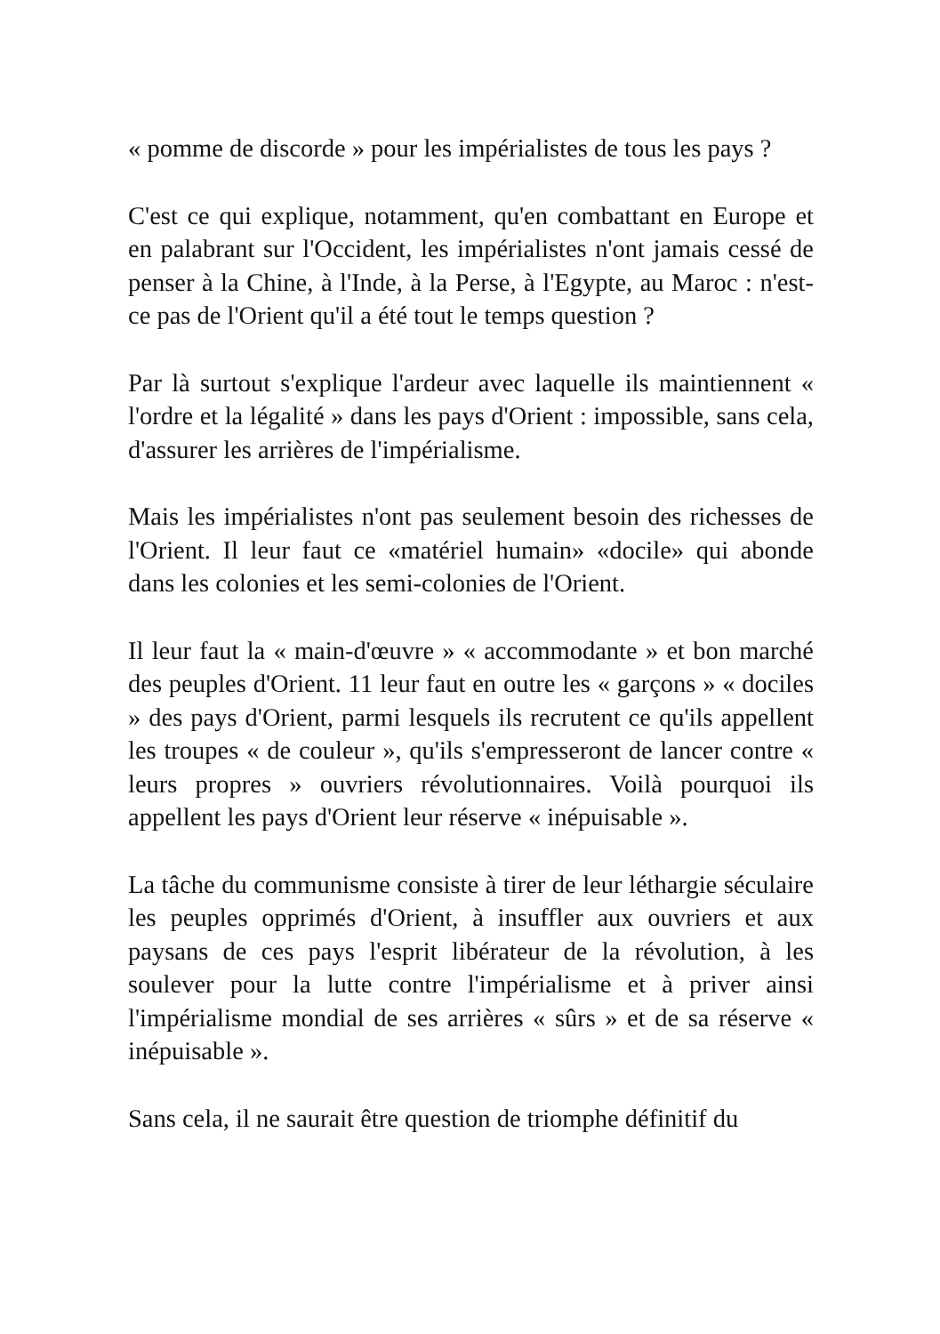« pomme de discorde » pour les impérialistes de tous les pays ?
C'est ce qui explique, notamment, qu'en combattant en Europe et en palabrant sur l'Occident, les impérialistes n'ont jamais cessé de penser à la Chine, à l'Inde, à la Perse, à l'Egypte, au Maroc : n'est-ce pas de l'Orient qu'il a été tout le temps question ?
Par là surtout s'explique l'ardeur avec laquelle ils maintiennent « l'ordre et la légalité » dans les pays d'Orient : impossible, sans cela, d'assurer les arrières de l'impérialisme.
Mais les impérialistes n'ont pas seulement besoin des richesses de l'Orient. Il leur faut ce «matériel humain» «docile» qui abonde dans les colonies et les semi-colonies de l'Orient.
Il leur faut la « main-d'œuvre » « accommodante » et bon marché des peuples d'Orient. 11 leur faut en outre les « garçons » « dociles » des pays d'Orient, parmi lesquels ils recrutent ce qu'ils appellent les troupes « de couleur », qu'ils s'empresseront de lancer contre « leurs propres » ouvriers révolutionnaires. Voilà pourquoi ils appellent les pays d'Orient leur réserve « inépuisable ».
La tâche du communisme consiste à tirer de leur léthargie séculaire les peuples opprimés d'Orient, à insuffler aux ouvriers et aux paysans de ces pays l'esprit libérateur de la révolution, à les soulever pour la lutte contre l'impérialisme et à priver ainsi l'impérialisme mondial de ses arrières « sûrs » et de sa réserve « inépuisable ».
Sans cela, il ne saurait être question de triomphe définitif du